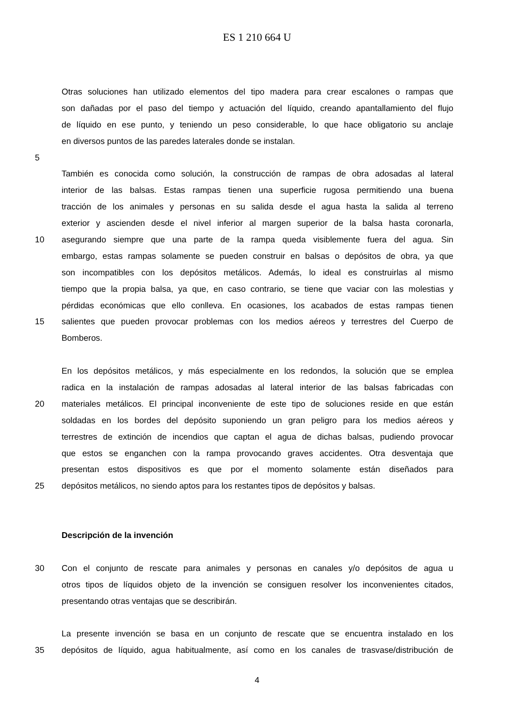ES 1 210 664 U
Otras soluciones han utilizado elementos del tipo madera para crear escalones o rampas que
son dañadas por el paso del tiempo y actuación del líquido, creando apantallamiento del flujo
de líquido en ese punto, y teniendo un peso considerable, lo que hace obligatorio su anclaje
en diversos puntos de las paredes laterales donde se instalan.
5
También es conocida como solución, la construcción de rampas de obra adosadas al lateral
interior de las balsas. Estas rampas tienen una superficie rugosa permitiendo una buena
tracción de los animales y personas en su salida desde el agua hasta la salida al terreno
exterior y ascienden desde el nivel inferior al margen superior de la balsa hasta coronarla,
10 asegurando siempre que una parte de la rampa queda visiblemente fuera del agua. Sin
embargo, estas rampas solamente se pueden construir en balsas o depósitos de obra, ya que
son incompatibles con los depósitos metálicos. Además, lo ideal es construirlas al mismo
tiempo que la propia balsa, ya que, en caso contrario, se tiene que vaciar con las molestias y
pérdidas económicas que ello conlleva. En ocasiones, los acabados de estas rampas tienen
15 salientes que pueden provocar problemas con los medios aéreos y terrestres del Cuerpo de
Bomberos.
En los depósitos metálicos, y más especialmente en los redondos, la solución que se emplea
radica en la instalación de rampas adosadas al lateral interior de las balsas fabricadas con
20 materiales metálicos. El principal inconveniente de este tipo de soluciones reside en que están
soldadas en los bordes del depósito suponiendo un gran peligro para los medios aéreos y
terrestres de extinción de incendios que captan el agua de dichas balsas, pudiendo provocar
que estos se enganchen con la rampa provocando graves accidentes. Otra desventaja que
presentan estos dispositivos es que por el momento solamente están diseñados para
25 depósitos metálicos, no siendo aptos para los restantes tipos de depósitos y balsas.
Descripción de la invención
30 Con el conjunto de rescate para animales y personas en canales y/o depósitos de agua u
otros tipos de líquidos objeto de la invención se consiguen resolver los inconvenientes citados,
presentando otras ventajas que se describirán.
La presente invención se basa en un conjunto de rescate que se encuentra instalado en los
35 depósitos de líquido, agua habitualmente, así como en los canales de trasvase/distribución de
4